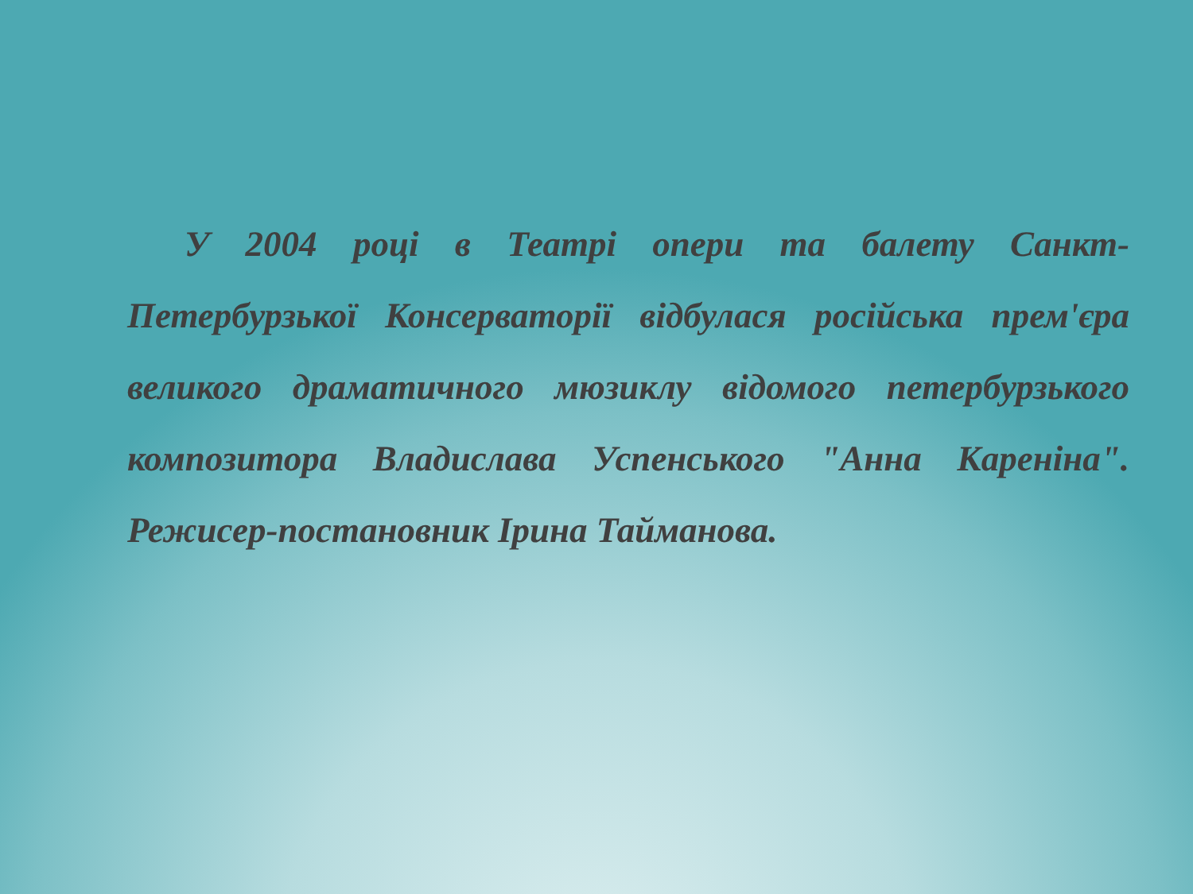У 2004 році в Театрі опери та балету Санкт-Петербурзької Консерваторії відбулася російська прем'єра великого драматичного мюзиклу відомого петербурзького композитора Владислава Успенського "Анна Кареніна". Режисер-постановник Ірина Тайманова.